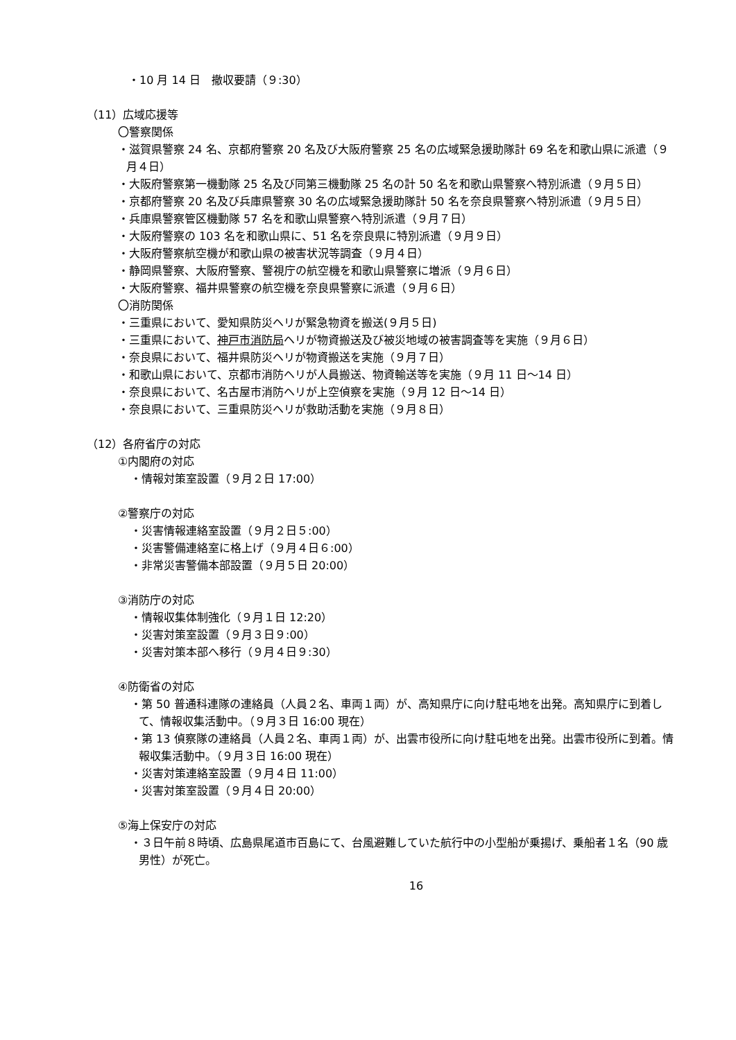・10 月 14 日　撤収要請（９:30）
（11）広域応援等
〇警察関係
・滋賀県警察 24 名、京都府警察 20 名及び大阪府警察 25 名の広域緊急援助隊計 69 名を和歌山県に派遣（９月４日）
・大阪府警察第一機動隊 25 名及び同第三機動隊 25 名の計 50 名を和歌山県警察へ特別派遣（９月５日）
・京都府警察 20 名及び兵庫県警察 30 名の広域緊急援助隊計 50 名を奈良県警察へ特別派遣（９月５日）
・兵庫県警察管区機動隊 57 名を和歌山県警察へ特別派遣（９月７日）
・大阪府警察の 103 名を和歌山県に、51 名を奈良県に特別派遣（９月９日）
・大阪府警察航空機が和歌山県の被害状況等調査（９月４日）
・静岡県警察、大阪府警察、警視庁の航空機を和歌山県警察に増派（９月６日）
・大阪府警察、福井県警察の航空機を奈良県警察に派遣（９月６日）
〇消防関係
・三重県において、愛知県防災ヘリが緊急物資を搬送(９月５日)
・三重県において、神戸市消防局ヘリが物資搬送及び被災地域の被害調査等を実施（９月６日）
・奈良県において、福井県防災ヘリが物資搬送を実施（９月７日）
・和歌山県において、京都市消防ヘリが人員搬送、物資輸送等を実施（９月 11 日～14 日）
・奈良県において、名古屋市消防ヘリが上空偵察を実施（９月 12 日～14 日）
・奈良県において、三重県防災ヘリが救助活動を実施（９月８日）
（12）各府省庁の対応
①内閣府の対応
・情報対策室設置（９月２日 17:00）
②警察庁の対応
・災害情報連絡室設置（９月２日５:00）
・災害警備連絡室に格上げ（９月４日６:00）
・非常災害警備本部設置（９月５日 20:00）
③消防庁の対応
・情報収集体制強化（９月１日 12:20）
・災害対策室設置（９月３日９:00）
・災害対策本部へ移行（９月４日９:30）
④防衛省の対応
・第 50 普通科連隊の連絡員（人員２名、車両１両）が、高知県庁に向け駐屯地を出発。高知県庁に到着して、情報収集活動中。（９月３日 16:00 現在）
・第 13 偵察隊の連絡員（人員２名、車両１両）が、出雲市役所に向け駐屯地を出発。出雲市役所に到着。情報収集活動中。（９月３日 16:00 現在）
・災害対策連絡室設置（９月４日 11:00）
・災害対策室設置（９月４日 20:00）
⑤海上保安庁の対応
・３日午前８時頃、広島県尾道市百島にて、台風避難していた航行中の小型船が乗揚げ、乗船者１名（90 歳男性）が死亡。
16